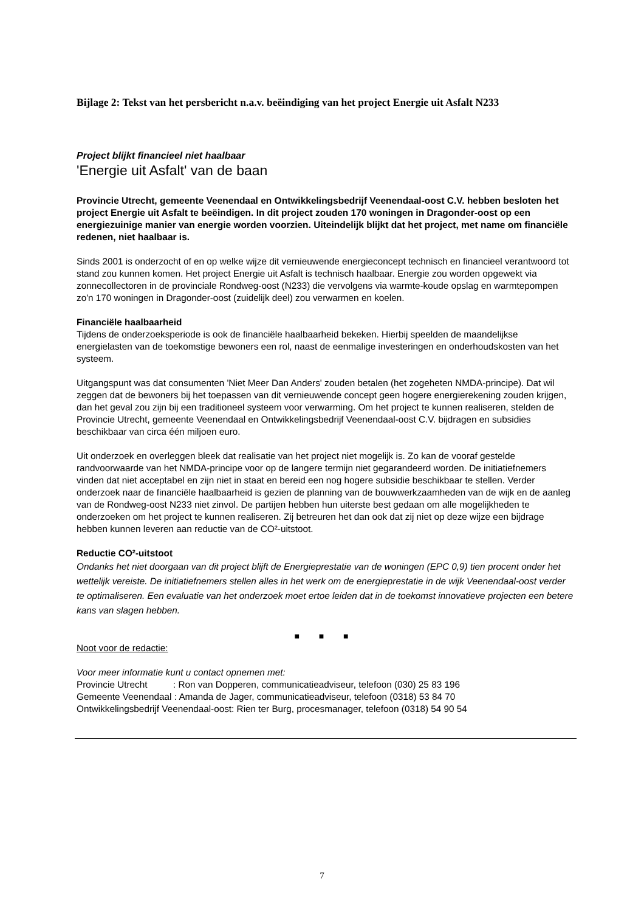Bijlage 2: Tekst van het persbericht n.a.v. beëindiging van het project Energie uit Asfalt N233
Project blijkt financieel niet haalbaar
'Energie uit Asfalt' van de baan
Provincie Utrecht, gemeente Veenendaal en Ontwikkelingsbedrijf Veenendaal-oost C.V. hebben besloten het project Energie uit Asfalt te beëindigen. In dit project zouden 170 woningen in Dragonder-oost op een energiezuinige manier van energie worden voorzien. Uiteindelijk blijkt dat het project, met name om financiële redenen, niet haalbaar is.
Sinds 2001 is onderzocht of en op welke wijze dit vernieuwende energieconcept technisch en financieel verantwoord tot stand zou kunnen komen. Het project Energie uit Asfalt is technisch haalbaar. Energie zou worden opgewekt via zonnecollectoren in de provinciale Rondweg-oost (N233) die vervolgens via warmte-koude opslag en warmtepompen zo'n 170 woningen in Dragonder-oost (zuidelijk deel) zou verwarmen en koelen.
Financiële haalbaarheid
Tijdens de onderzoeksperiode is ook de financiële haalbaarheid bekeken. Hierbij speelden de maandelijkse energielasten van de toekomstige bewoners een rol, naast de eenmalige investeringen en onderhoudskosten van het systeem.
Uitgangspunt was dat consumenten 'Niet Meer Dan Anders' zouden betalen (het zogeheten NMDA-principe). Dat wil zeggen dat de bewoners bij het toepassen van dit vernieuwende concept geen hogere energierekening zouden krijgen, dan het geval zou zijn bij een traditioneel systeem voor verwarming. Om het project te kunnen realiseren, stelden de Provincie Utrecht, gemeente Veenendaal en Ontwikkelingsbedrijf Veenendaal-oost C.V. bijdragen en subsidies beschikbaar van circa één miljoen euro.
Uit onderzoek en overleggen bleek dat realisatie van het project niet mogelijk is. Zo kan de vooraf gestelde randvoorwaarde van het NMDA-principe voor op de langere termijn niet gegarandeerd worden. De initiatiefnemers vinden dat niet acceptabel en zijn niet in staat en bereid een nog hogere subsidie beschikbaar te stellen. Verder onderzoek naar de financiële haalbaarheid is gezien de planning van de bouwwerkzaamheden van de wijk en de aanleg van de Rondweg-oost N233 niet zinvol. De partijen hebben hun uiterste best gedaan om alle mogelijkheden te onderzoeken om het project te kunnen realiseren. Zij betreuren het dan ook dat zij niet op deze wijze een bijdrage hebben kunnen leveren aan reductie van de CO²-uitstoot.
Reductie CO²-uitstoot
Ondanks het niet doorgaan van dit project blijft de Energieprestatie van de woningen (EPC 0,9) tien procent onder het wettelijk vereiste. De initiatiefnemers stellen alles in het werk om de energieprestatie in de wijk Veenendaal-oost verder te optimaliseren. Een evaluatie van het onderzoek moet ertoe leiden dat in de toekomst innovatieve projecten een betere kans van slagen hebben.
■ ■ ■
Noot voor de redactie:
Voor meer informatie kunt u contact opnemen met:
Provincie Utrecht : Ron van Dopperen, communicatieadviseur, telefoon (030) 25 83 196
Gemeente Veenendaal : Amanda de Jager, communicatieadviseur, telefoon (0318) 53 84 70
Ontwikkelingsbedrijf Veenendaal-oost: Rien ter Burg, procesmanager, telefoon (0318) 54 90 54
7